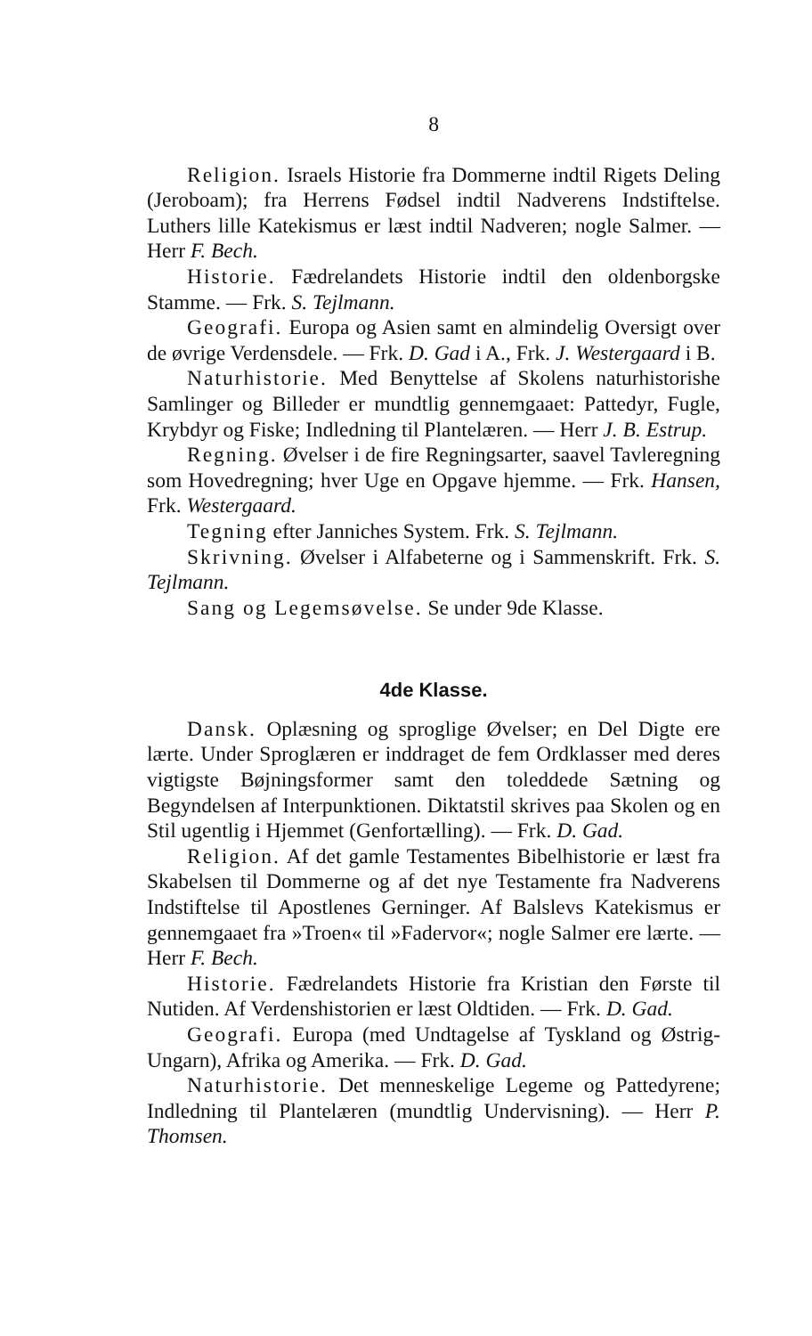8
Religion. Israels Historie fra Dommerne indtil Rigets Deling (Jeroboam); fra Herrens Fødsel indtil Nadverens Indstiftelse. Luthers lille Katekismus er læst indtil Nadveren; nogle Salmer. — Herr F. Bech.
Historie. Fædrelandets Historie indtil den oldenborgske Stamme. — Frk. S. Tejlmann.
Geografi. Europa og Asien samt en almindelig Oversigt over de øvrige Verdensdele. — Frk. D. Gad i A., Frk. J. Westergaard i B.
Naturhistorie. Med Benyttelse af Skolens naturhistorishe Samlinger og Billeder er mundtlig gennemgaaet: Pattedyr, Fugle, Krybdyr og Fiske; Indledning til Plantelæren. — Herr J. B. Estrup.
Regning. Øvelser i de fire Regningsarter, saavel Tavleregning som Hovedregning; hver Uge en Opgave hjemme. — Frk. Hansen, Frk. Westergaard.
Tegning efter Janniches System. Frk. S. Tejlmann.
Skrivning. Øvelser i Alfabeterne og i Sammenskrift. Frk. S. Tejlmann.
Sang og Legemsøvelse. Se under 9de Klasse.
4de Klasse.
Dansk. Oplæsning og sproglige Øvelser; en Del Digte ere lærte. Under Sproglæren er inddraget de fem Ordklasser med deres vigtigste Bøjningsformer samt den toleddede Sætning og Begyndelsen af Interpunktionen. Diktatstil skrives paa Skolen og en Stil ugentlig i Hjemmet (Genfortælling). — Frk. D. Gad.
Religion. Af det gamle Testamentes Bibelhistorie er læst fra Skabelsen til Dommerne og af det nye Testamente fra Nadverens Indstiftelse til Apostlenes Gerninger. Af Balslevs Katekismus er gennemgaaet fra »Troen« til »Fadervor«; nogle Salmer ere lærte. — Herr F. Bech.
Historie. Fædrelandets Historie fra Kristian den Første til Nutiden. Af Verdenshistorien er læst Oldtiden. — Frk. D. Gad.
Geografi. Europa (med Undtagelse af Tyskland og Østrig-Ungarn), Afrika og Amerika. — Frk. D. Gad.
Naturhistorie. Det menneskelige Legeme og Pattedyrene; Indledning til Plantelæren (mundtlig Undervisning). — Herr P. Thomsen.